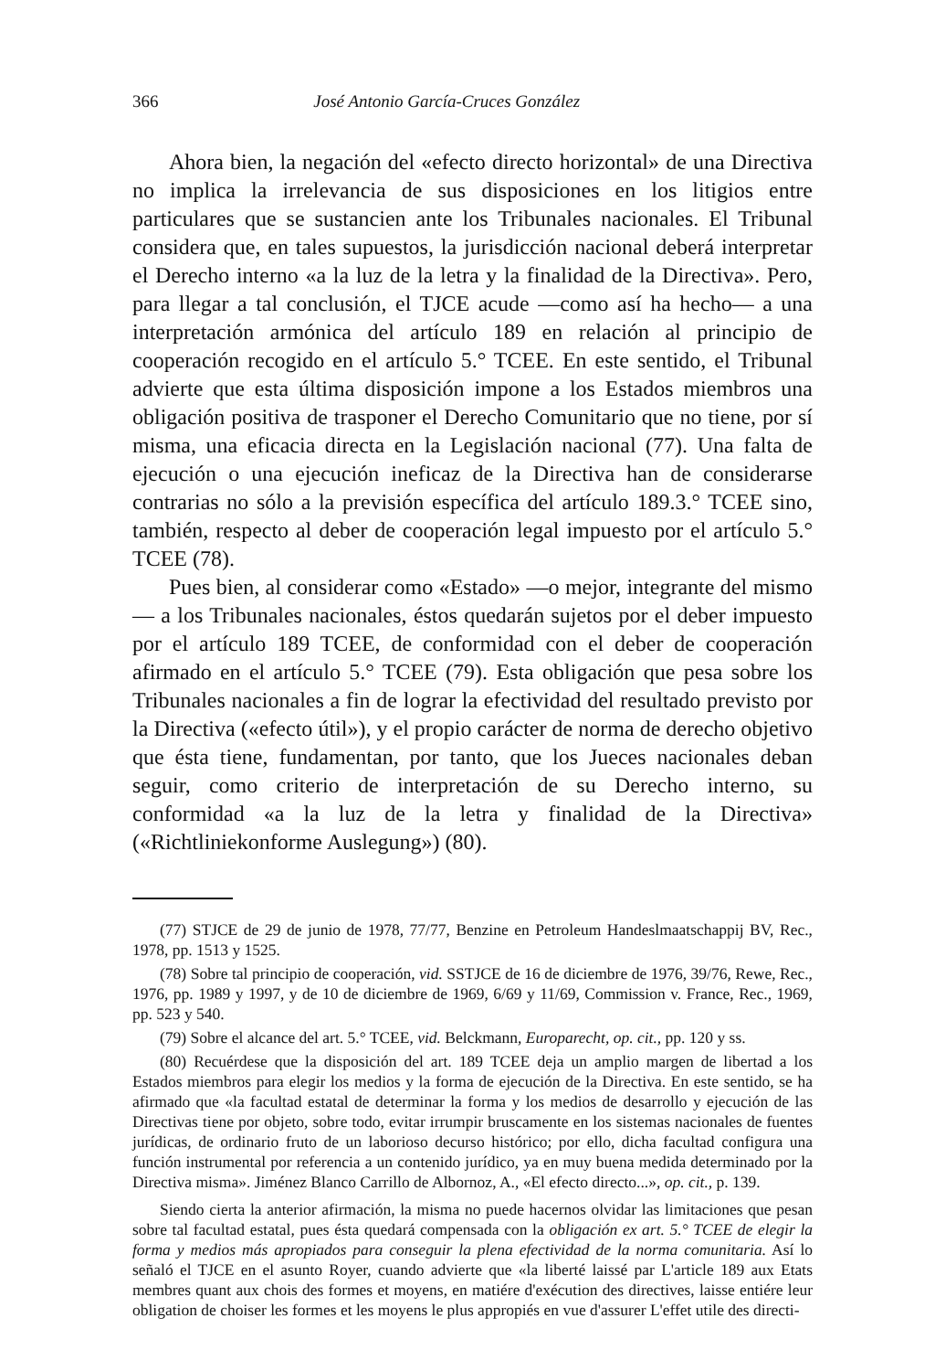366 José Antonio García-Cruces González
Ahora bien, la negación del «efecto directo horizontal» de una Directiva no implica la irrelevancia de sus disposiciones en los litigios entre particulares que se sustancien ante los Tribunales nacionales. El Tribunal considera que, en tales supuestos, la jurisdicción nacional deberá interpretar el Derecho interno «a la luz de la letra y la finalidad de la Directiva». Pero, para llegar a tal conclusión, el TJCE acude —como así ha hecho— a una interpretación armónica del artículo 189 en relación al principio de cooperación recogido en el artículo 5.° TCEE. En este sentido, el Tribunal advierte que esta última disposición impone a los Estados miembros una obligación positiva de trasponer el Derecho Comunitario que no tiene, por sí misma, una eficacia directa en la Legislación nacional (77). Una falta de ejecución o una ejecución ineficaz de la Directiva han de considerarse contrarias no sólo a la previsión específica del artículo 189.3.° TCEE sino, también, respecto al deber de cooperación legal impuesto por el artículo 5.° TCEE (78).
Pues bien, al considerar como «Estado» —o mejor, integrante del mismo— a los Tribunales nacionales, éstos quedarán sujetos por el deber impuesto por el artículo 189 TCEE, de conformidad con el deber de cooperación afirmado en el artículo 5.° TCEE (79). Esta obligación que pesa sobre los Tribunales nacionales a fin de lograr la efectividad del resultado previsto por la Directiva («efecto útil»), y el propio carácter de norma de derecho objetivo que ésta tiene, fundamentan, por tanto, que los Jueces nacionales deban seguir, como criterio de interpretación de su Derecho interno, su conformidad «a la luz de la letra y finalidad de la Directiva» («Richtliniekonforme Auslegung») (80).
(77) STJCE de 29 de junio de 1978, 77/77, Benzine en Petroleum Handeslmaatschappij BV, Rec., 1978, pp. 1513 y 1525.
(78) Sobre tal principio de cooperación, vid. SSTJCE de 16 de diciembre de 1976, 39/76, Rewe, Rec., 1976, pp. 1989 y 1997, y de 10 de diciembre de 1969, 6/69 y 11/69, Commission v. France, Rec., 1969, pp. 523 y 540.
(79) Sobre el alcance del art. 5.° TCEE, vid. Belckmann, Europarecht, op. cit., pp. 120 y ss.
(80) Recuérdese que la disposición del art. 189 TCEE deja un amplio margen de libertad a los Estados miembros para elegir los medios y la forma de ejecución de la Directiva. En este sentido, se ha afirmado que «la facultad estatal de determinar la forma y los medios de desarrollo y ejecución de las Directivas tiene por objeto, sobre todo, evitar irrumpir bruscamente en los sistemas nacionales de fuentes jurídicas, de ordinario fruto de un laborioso decurso histórico; por ello, dicha facultad configura una función instrumental por referencia a un contenido jurídico, ya en muy buena medida determinado por la Directiva misma». Jiménez Blanco Carrillo de Albornoz, A., «El efecto directo...», op. cit., p. 139.
Siendo cierta la anterior afirmación, la misma no puede hacernos olvidar las limitaciones que pesan sobre tal facultad estatal, pues ésta quedará compensada con la obligación ex art. 5.° TCEE de elegir la forma y medios más apropiados para conseguir la plena efectividad de la norma comunitaria. Así lo señaló el TJCE en el asunto Royer, cuando advierte que «la liberté laissé par L'article 189 aux Etats membres quant aux chois des formes et moyens, en matiére d'exécution des directives, laisse entiére leur obligation de choiser les formes et les moyens le plus appropiés en vue d'assurer L'effet utile des directi-